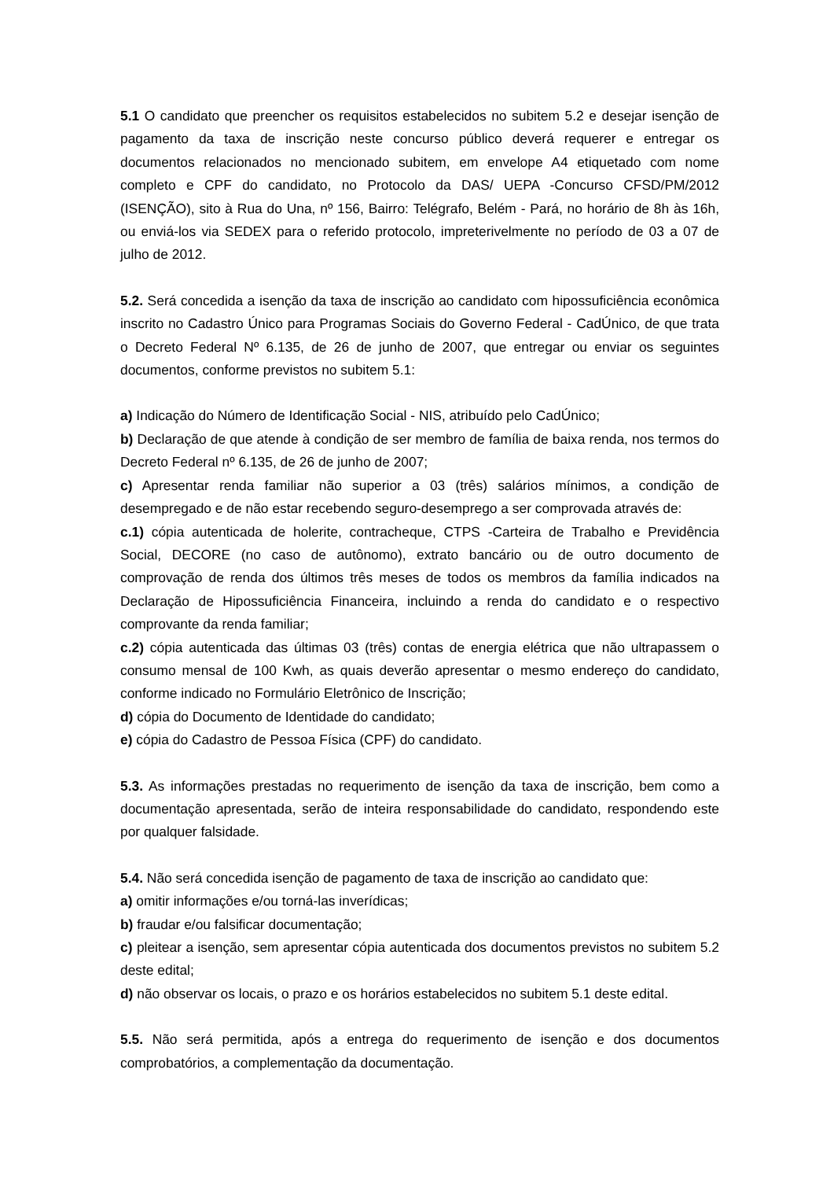5.1 O candidato que preencher os requisitos estabelecidos no subitem 5.2 e desejar isenção de pagamento da taxa de inscrição neste concurso público deverá requerer e entregar os documentos relacionados no mencionado subitem, em envelope A4 etiquetado com nome completo e CPF do candidato, no Protocolo da DAS/ UEPA -Concurso CFSD/PM/2012 (ISENÇÃO), sito à Rua do Una, nº 156, Bairro: Telégrafo, Belém - Pará, no horário de 8h às 16h, ou enviá-los via SEDEX para o referido protocolo, impreterivelmente no período de 03 a 07 de julho de 2012.
5.2. Será concedida a isenção da taxa de inscrição ao candidato com hipossuficiência econômica inscrito no Cadastro Único para Programas Sociais do Governo Federal - CadÚnico, de que trata o Decreto Federal Nº 6.135, de 26 de junho de 2007, que entregar ou enviar os seguintes documentos, conforme previstos no subitem 5.1:
a) Indicação do Número de Identificação Social - NIS, atribuído pelo CadÚnico;
b) Declaração de que atende à condição de ser membro de família de baixa renda, nos termos do Decreto Federal nº 6.135, de 26 de junho de 2007;
c) Apresentar renda familiar não superior a 03 (três) salários mínimos, a condição de desempregado e de não estar recebendo seguro-desemprego a ser comprovada através de:
c.1) cópia autenticada de holerite, contracheque, CTPS -Carteira de Trabalho e Previdência Social, DECORE (no caso de autônomo), extrato bancário ou de outro documento de comprovação de renda dos últimos três meses de todos os membros da família indicados na Declaração de Hipossuficiência Financeira, incluindo a renda do candidato e o respectivo comprovante da renda familiar;
c.2) cópia autenticada das últimas 03 (três) contas de energia elétrica que não ultrapassem o consumo mensal de 100 Kwh, as quais deverão apresentar o mesmo endereço do candidato, conforme indicado no Formulário Eletrônico de Inscrição;
d) cópia do Documento de Identidade do candidato;
e) cópia do Cadastro de Pessoa Física (CPF) do candidato.
5.3. As informações prestadas no requerimento de isenção da taxa de inscrição, bem como a documentação apresentada, serão de inteira responsabilidade do candidato, respondendo este por qualquer falsidade.
5.4. Não será concedida isenção de pagamento de taxa de inscrição ao candidato que:
a) omitir informações e/ou torná-las inverídicas;
b) fraudar e/ou falsificar documentação;
c) pleitear a isenção, sem apresentar cópia autenticada dos documentos previstos no subitem 5.2 deste edital;
d) não observar os locais, o prazo e os horários estabelecidos no subitem 5.1 deste edital.
5.5. Não será permitida, após a entrega do requerimento de isenção e dos documentos comprobatórios, a complementação da documentação.